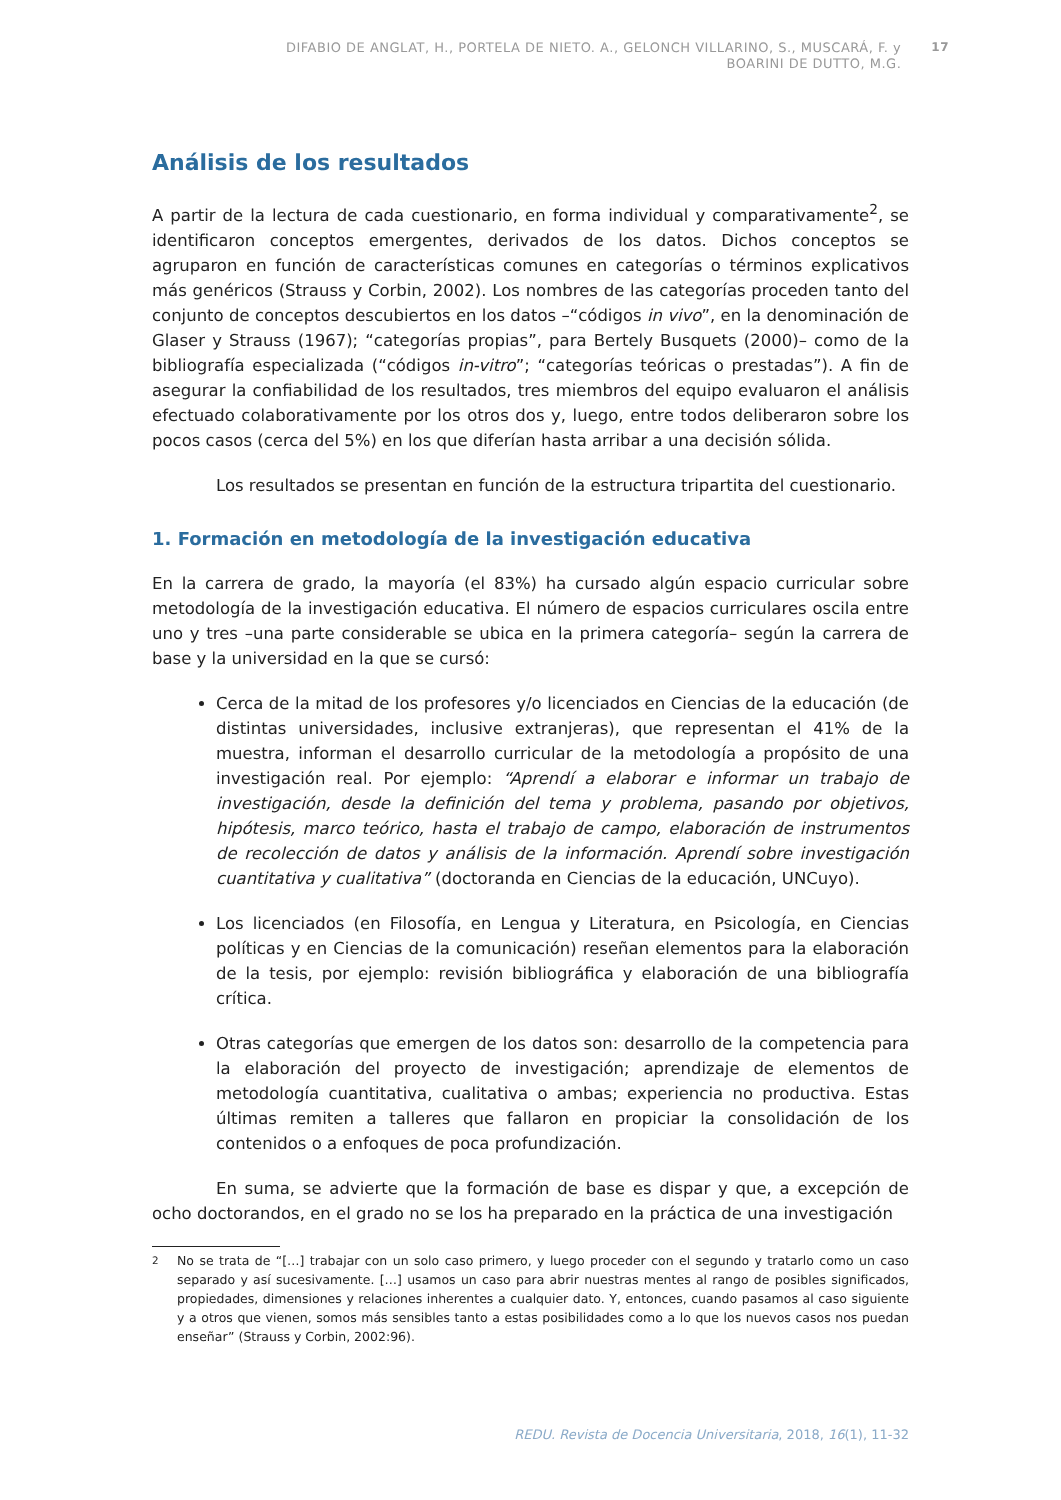DIFABIO DE ANGLAT, H., PORTELA DE NIETO. A., GELONCH VILLARINO, S., MUSCARÁ, F. y
BOARINI DE DUTTO, M.G.
17
Análisis de los resultados
A partir de la lectura de cada cuestionario, en forma individual y comparativamente<sup>2</sup>, se identificaron conceptos emergentes, derivados de los datos. Dichos conceptos se agruparon en función de características comunes en categorías o términos explicativos más genéricos (Strauss y Corbin, 2002). Los nombres de las categorías proceden tanto del conjunto de conceptos descubiertos en los datos –“códigos in vivo”, en la denominación de Glaser y Strauss (1967); “categorías propias”, para Bertely Busquets (2000)– como de la bibliografía especializada (“códigos in-vitro”; “categorías teóricas o prestadas”). A fin de asegurar la confiabilidad de los resultados, tres miembros del equipo evaluaron el análisis efectuado colaborativamente por los otros dos y, luego, entre todos deliberaron sobre los pocos casos (cerca del 5%) en los que diferían hasta arribar a una decisión sólida.
Los resultados se presentan en función de la estructura tripartita del cuestionario.
1. Formación en metodología de la investigación educativa
En la carrera de grado, la mayoría (el 83%) ha cursado algún espacio curricular sobre metodología de la investigación educativa. El número de espacios curriculares oscila entre uno y tres –una parte considerable se ubica en la primera categoría– según la carrera de base y la universidad en la que se cursó:
Cerca de la mitad de los profesores y/o licenciados en Ciencias de la educación (de distintas universidades, inclusive extranjeras), que representan el 41% de la muestra, informan el desarrollo curricular de la metodología a propósito de una investigación real. Por ejemplo: “Aprendí a elaborar e informar un trabajo de investigación, desde la definición del tema y problema, pasando por objetivos, hipótesis, marco teórico, hasta el trabajo de campo, elaboración de instrumentos de recolección de datos y análisis de la información. Aprendí sobre investigación cuantitativa y cualitativa” (doctoranda en Ciencias de la educación, UNCuyo).
Los licenciados (en Filosofía, en Lengua y Literatura, en Psicología, en Ciencias políticas y en Ciencias de la comunicación) reseñan elementos para la elaboración de la tesis, por ejemplo: revisión bibliográfica y elaboración de una bibliografía crítica.
Otras categorías que emergen de los datos son: desarrollo de la competencia para la elaboración del proyecto de investigación; aprendizaje de elementos de metodología cuantitativa, cualitativa o ambas; experiencia no productiva. Estas últimas remiten a talleres que fallaron en propiciar la consolidación de los contenidos o a enfoques de poca profundización.
En suma, se advierte que la formación de base es dispar y que, a excepción de ocho doctorandos, en el grado no se los ha preparado en la práctica de una investigación
<sup>2</sup> No se trata de “[…] trabajar con un solo caso primero, y luego proceder con el segundo y tratarlo como un caso separado y así sucesivamente. […] usamos un caso para abrir nuestras mentes al rango de posibles significados, propiedades, dimensiones y relaciones inherentes a cualquier dato. Y, entonces, cuando pasamos al caso siguiente y a otros que vienen, somos más sensibles tanto a estas posibilidades como a lo que los nuevos casos nos puedan enseñar” (Strauss y Corbin, 2002:96).
REDU. Revista de Docencia Universitaria, 2018, 16(1), 11-32